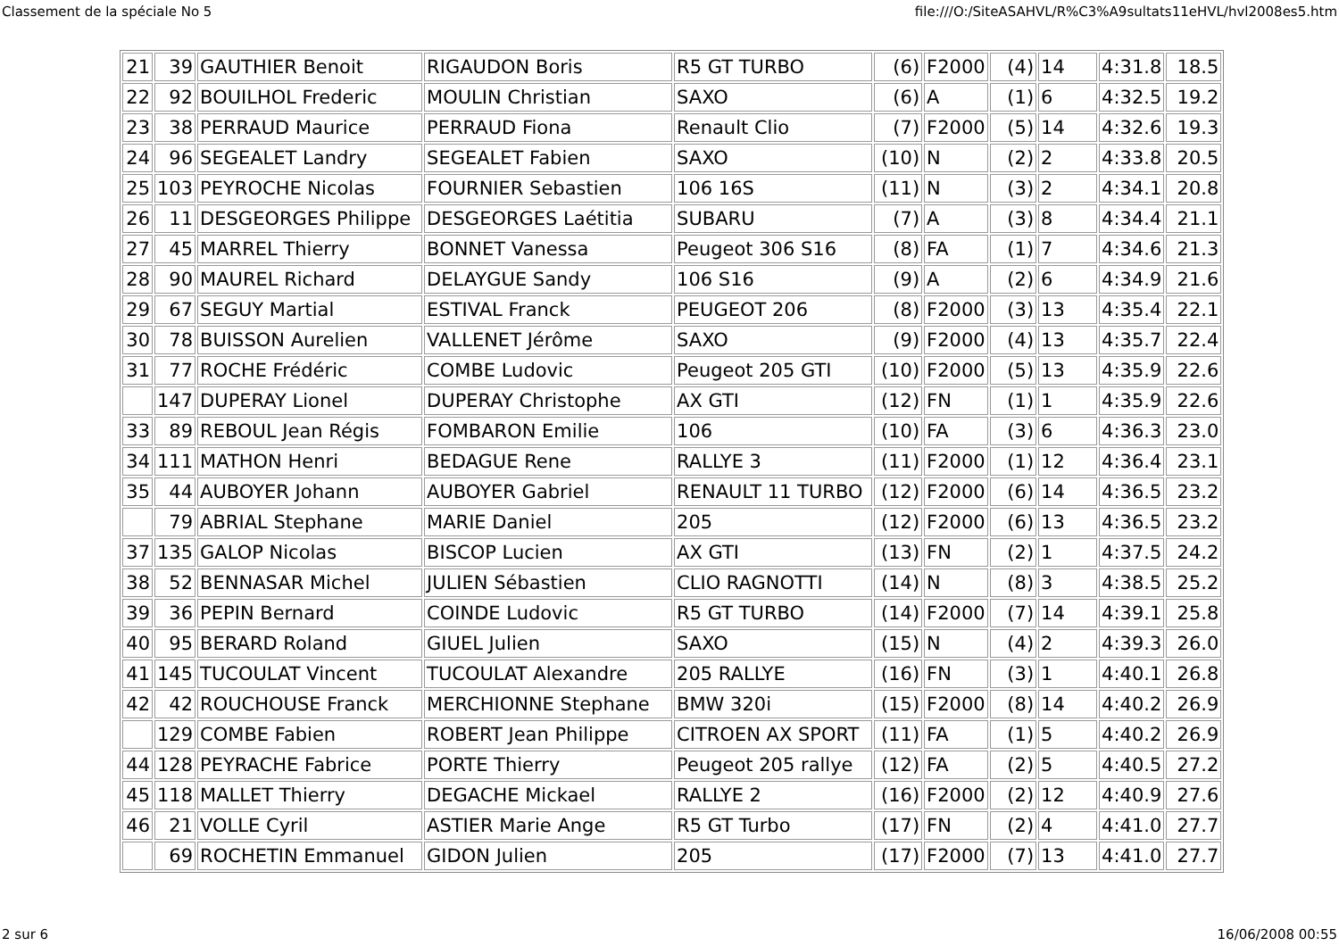Classement de la spéciale No 5 file:///O:/SiteASAHVL/R%C3%A9sultats11eHVL/hvl2008es5.htm
| 21 | 39 | GAUTHIER Benoit | RIGAUDON Boris | R5 GT TURBO | (6) | F2000 | (4) | 14 | 4:31.8 | 18.5 |
| 22 | 92 | BOUILHOL Frederic | MOULIN Christian | SAXO | (6) | A | (1) | 6 | 4:32.5 | 19.2 |
| 23 | 38 | PERRAUD Maurice | PERRAUD Fiona | Renault Clio | (7) | F2000 | (5) | 14 | 4:32.6 | 19.3 |
| 24 | 96 | SEGEALET Landry | SEGEALET Fabien | SAXO | (10) | N | (2) | 2 | 4:33.8 | 20.5 |
| 25 | 103 | PEYROCHE Nicolas | FOURNIER Sebastien | 106 16S | (11) | N | (3) | 2 | 4:34.1 | 20.8 |
| 26 | 11 | DESGEORGES Philippe | DESGEORGES Laétitia | SUBARU | (7) | A | (3) | 8 | 4:34.4 | 21.1 |
| 27 | 45 | MARREL Thierry | BONNET Vanessa | Peugeot 306 S16 | (8) | FA | (1) | 7 | 4:34.6 | 21.3 |
| 28 | 90 | MAUREL Richard | DELAYGUE Sandy | 106 S16 | (9) | A | (2) | 6 | 4:34.9 | 21.6 |
| 29 | 67 | SEGUY Martial | ESTIVAL Franck | PEUGEOT 206 | (8) | F2000 | (3) | 13 | 4:35.4 | 22.1 |
| 30 | 78 | BUISSON Aurelien | VALLENET Jérôme | SAXO | (9) | F2000 | (4) | 13 | 4:35.7 | 22.4 |
| 31 | 77 | ROCHE Frédéric | COMBE Ludovic | Peugeot 205 GTI | (10) | F2000 | (5) | 13 | 4:35.9 | 22.6 |
| | 147 | DUPERAY Lionel | DUPERAY Christophe | AX GTI | (12) | FN | (1) | 1 | 4:35.9 | 22.6 |
| 33 | 89 | REBOUL Jean Régis | FOMBARON Emilie | 106 | (10) | FA | (3) | 6 | 4:36.3 | 23.0 |
| 34 | 111 | MATHON Henri | BEDAGUE Rene | RALLYE 3 | (11) | F2000 | (1) | 12 | 4:36.4 | 23.1 |
| 35 | 44 | AUBOYER Johann | AUBOYER Gabriel | RENAULT 11 TURBO | (12) | F2000 | (6) | 14 | 4:36.5 | 23.2 |
| | 79 | ABRIAL Stephane | MARIE Daniel | 205 | (12) | F2000 | (6) | 13 | 4:36.5 | 23.2 |
| 37 | 135 | GALOP Nicolas | BISCOP Lucien | AX GTI | (13) | FN | (2) | 1 | 4:37.5 | 24.2 |
| 38 | 52 | BENNASAR Michel | JULIEN Sébastien | CLIO RAGNOTTI | (14) | N | (8) | 3 | 4:38.5 | 25.2 |
| 39 | 36 | PEPIN Bernard | COINDE Ludovic | R5 GT TURBO | (14) | F2000 | (7) | 14 | 4:39.1 | 25.8 |
| 40 | 95 | BERARD Roland | GIUEL Julien | SAXO | (15) | N | (4) | 2 | 4:39.3 | 26.0 |
| 41 | 145 | TUCOULAT Vincent | TUCOULAT Alexandre | 205 RALLYE | (16) | FN | (3) | 1 | 4:40.1 | 26.8 |
| 42 | 42 | ROUCHOUSE Franck | MERCHIONNE Stephane | BMW 320i | (15) | F2000 | (8) | 14 | 4:40.2 | 26.9 |
| | 129 | COMBE Fabien | ROBERT Jean Philippe | CITROEN AX SPORT | (11) | FA | (1) | 5 | 4:40.2 | 26.9 |
| 44 | 128 | PEYRACHE Fabrice | PORTE Thierry | Peugeot 205 rallye | (12) | FA | (2) | 5 | 4:40.5 | 27.2 |
| 45 | 118 | MALLET Thierry | DEGACHE Mickael | RALLYE 2 | (16) | F2000 | (2) | 12 | 4:40.9 | 27.6 |
| 46 | 21 | VOLLE Cyril | ASTIER Marie Ange | R5 GT Turbo | (17) | FN | (2) | 4 | 4:41.0 | 27.7 |
| | 69 | ROCHETIN Emmanuel | GIDON Julien | 205 | (17) | F2000 | (7) | 13 | 4:41.0 | 27.7 |
2 sur 6 16/06/2008 00:55